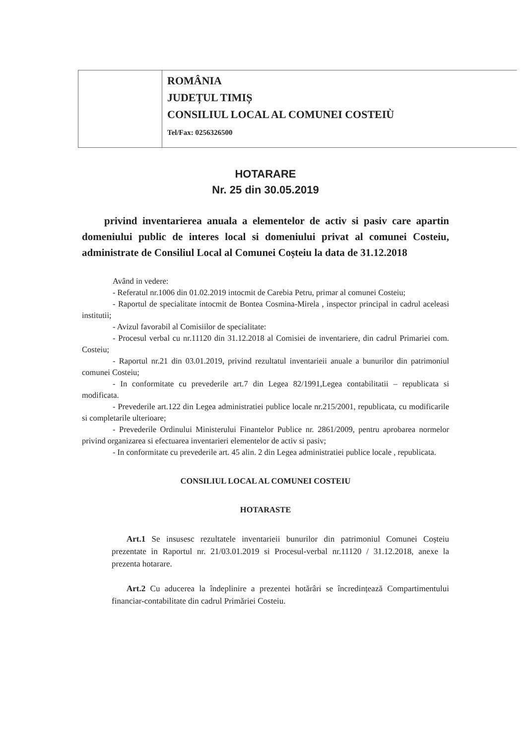ROMÂNIA
JUDEȚUL TIMIȘ
CONSILIUL LOCAL AL COMUNEI COSTEIÙ
Tel/Fax: 0256326500
HOTARARE
Nr. 25 din 30.05.2019
privind inventarierea anuala a elementelor de activ si pasiv care apartin domeniului public de interes local si domeniului privat al comunei Costeiu, administrate de Consiliul Local al Comunei Coșteiu la data de 31.12.2018
Având in vedere:
- Referatul nr.1006 din 01.02.2019 intocmit de Carebia Petru, primar al comunei Costeiu;
- Raportul de specialitate intocmit de Bontea Cosmina-Mirela , inspector principal in cadrul aceleasi institutii;
- Avizul favorabil al Comisiilor de specialitate:
- Procesul verbal cu nr.11120 din 31.12.2018 al Comisiei de inventariere, din cadrul Primariei com. Costeiu;
- Raportul nr.21 din 03.01.2019, privind rezultatul inventarieii anuale a bunurilor din patrimoniul comunei Costeiu;
- In conformitate cu prevederile art.7 din Legea 82/1991,Legea contabilitatii – republicata si modificata.
- Prevederile art.122 din Legea administratiei publice locale nr.215/2001, republicata, cu modificarile si completarile ulterioare;
- Prevederile Ordinului Ministerului Finantelor Publice nr. 2861/2009, pentru aprobarea normelor privind organizarea si efectuarea inventarieri elementelor de activ si pasiv;
- In conformitate cu prevederile art. 45 alin. 2 din Legea administratiei publice locale , republicata.
CONSILIUL LOCAL AL COMUNEI COSTEIU
HOTARASTE
Art.1 Se insusesc rezultatele inventarieii bunurilor din patrimoniul Comunei Coșteiu prezentate in Raportul nr. 21/03.01.2019 si Procesul-verbal nr.11120 / 31.12.2018, anexe la prezenta hotarare.
Art.2 Cu aducerea la îndeplinire a prezentei hotărâri se încredințează Compartimentului financiar-contabilitate din cadrul Primăriei Costeiu.